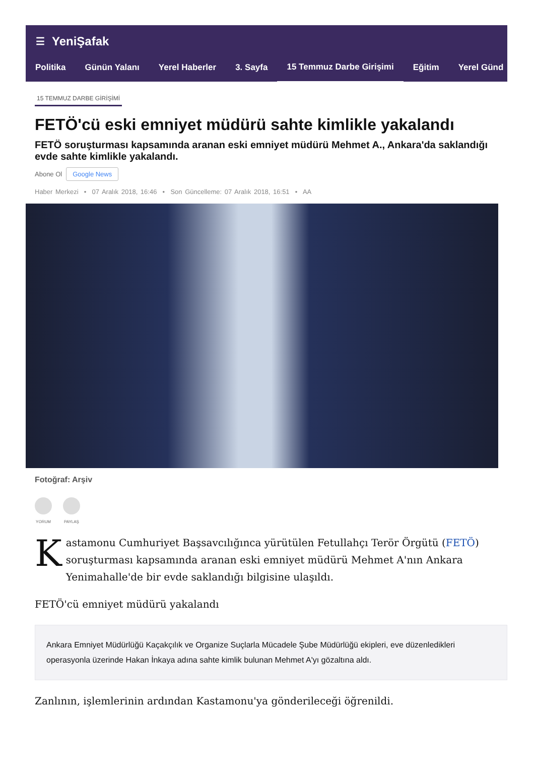☰ YeniŞafak
Politika Günün Yalanı Yerel Haberler 3. Sayfa 15 Temmuz Darbe Girişimi Eğitim Yerel Günd
15 TEMMUZ DARBE GİRİŞİMİ
FETÖ'cü eski emniyet müdürü sahte kimlikle yakalandı
FETÖ soruşturması kapsamında aranan eski emniyet müdürü Mehmet A., Ankara'da saklandığı evde sahte kimlikle yakalandı.
Abone Ol Google News
Haber Merkezi • 07 Aralık 2018, 16:46 • Son Güncelleme: 07 Aralık 2018, 16:51 • AA
Fotoğraf: Arşiv
YORUM PAYLAŞ
Kastamonu Cumhuriyet Başsavcılığınca yürütülen Fetullahçı Terör Örgütü (FETÖ) soruşturması kapsamında aranan eski emniyet müdürü Mehmet A'nın Ankara Yenimahalle'de bir evde saklandığı bilgisine ulaşıldı.
FETÖ'cü emniyet müdürü yakalandı
Ankara Emniyet Müdürlüğü Kaçakçılık ve Organize Suçlarla Mücadele Şube Müdürlüğü ekipleri, eve düzenledikleri operasyonla üzerinde Hakan İnkaya adına sahte kimlik bulunan Mehmet A'yı gözaltına aldı.
Zanlının, işlemlerinin ardından Kastamonu'ya gönderileceği öğrenildi.